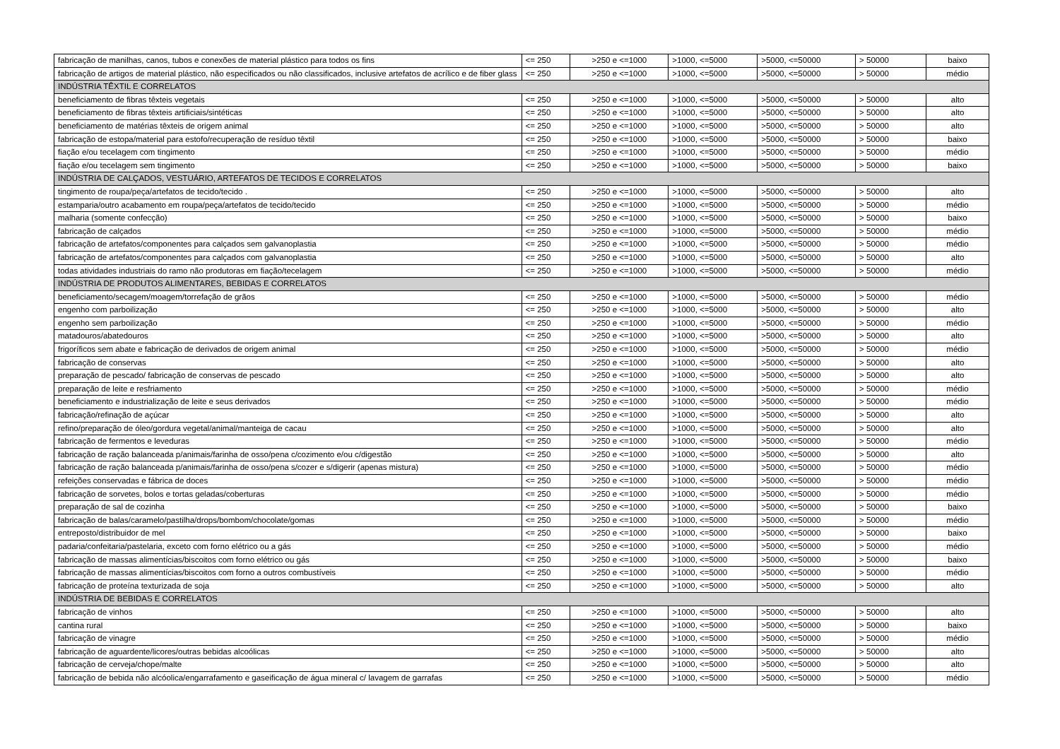| fabricação de manilhas, canos, tubos e conexões de material plástico para todos os fins | <= 250 | >250 e <=1000 | >1000, <=5000 | >5000, <=50000 | > 50000 | baixo |
| fabricação de artigos de material plástico, não especificados ou não classificados, inclusive artefatos de acrílico e de fiber glass | <= 250 | >250 e <=1000 | >1000, <=5000 | >5000, <=50000 | > 50000 | médio |
| INDÚSTRIA TÊXTIL E CORRELATOS | | | | | | |
| beneficiamento de fibras têxteis vegetais | <= 250 | >250 e <=1000 | >1000, <=5000 | >5000, <=50000 | > 50000 | alto |
| beneficiamento de fibras têxteis artificiais/sintéticas | <= 250 | >250 e <=1000 | >1000, <=5000 | >5000, <=50000 | > 50000 | alto |
| beneficiamento de matérias têxteis de origem animal | <= 250 | >250 e <=1000 | >1000, <=5000 | >5000, <=50000 | > 50000 | alto |
| fabricação de estopa/material para estofo/recuperação de resíduo têxtil | <= 250 | >250 e <=1000 | >1000, <=5000 | >5000, <=50000 | > 50000 | baixo |
| fiação e/ou tecelagem com tingimento | <= 250 | >250 e <=1000 | >1000, <=5000 | >5000, <=50000 | > 50000 | médio |
| fiação e/ou tecelagem sem tingimento | <= 250 | >250 e <=1000 | >1000, <=5000 | >5000, <=50000 | > 50000 | baixo |
| INDÚSTRIA DE CALÇADOS, VESTUÁRIO, ARTEFATOS DE TECIDOS E CORRELATOS | | | | | | |
| tingimento de roupa/peça/artefatos de tecido/tecido . | <= 250 | >250 e <=1000 | >1000, <=5000 | >5000, <=50000 | > 50000 | alto |
| estamparia/outro acabamento em roupa/peça/artefatos de tecido/tecido | <= 250 | >250 e <=1000 | >1000, <=5000 | >5000, <=50000 | > 50000 | médio |
| malharia (somente confecção) | <= 250 | >250 e <=1000 | >1000, <=5000 | >5000, <=50000 | > 50000 | baixo |
| fabricação de calçados | <= 250 | >250 e <=1000 | >1000, <=5000 | >5000, <=50000 | > 50000 | médio |
| fabricação de artefatos/componentes para calçados sem galvanoplastia | <= 250 | >250 e <=1000 | >1000, <=5000 | >5000, <=50000 | > 50000 | médio |
| fabricação de artefatos/componentes para calçados com galvanoplastia | <= 250 | >250 e <=1000 | >1000, <=5000 | >5000, <=50000 | > 50000 | alto |
| todas atividades industriais do ramo não produtoras em fiação/tecelagem | <= 250 | >250 e <=1000 | >1000, <=5000 | >5000, <=50000 | > 50000 | médio |
| INDÚSTRIA DE PRODUTOS ALIMENTARES, BEBIDAS E CORRELATOS | | | | | | |
| beneficiamento/secagem/moagem/torrefação de grãos | <= 250 | >250 e <=1000 | >1000, <=5000 | >5000, <=50000 | > 50000 | médio |
| engenho com parboilização | <= 250 | >250 e <=1000 | >1000, <=5000 | >5000, <=50000 | > 50000 | alto |
| engenho sem parboilização | <= 250 | >250 e <=1000 | >1000, <=5000 | >5000, <=50000 | > 50000 | médio |
| matadouros/abatedouros | <= 250 | >250 e <=1000 | >1000, <=5000 | >5000, <=50000 | > 50000 | alto |
| frigoríficos sem abate e fabricação de derivados de origem animal | <= 250 | >250 e <=1000 | >1000, <=5000 | >5000, <=50000 | > 50000 | médio |
| fabricação de conservas | <= 250 | >250 e <=1000 | >1000, <=5000 | >5000, <=50000 | > 50000 | alto |
| preparação de pescado/ fabricação de conservas de pescado | <= 250 | >250 e <=1000 | >1000, <=5000 | >5000, <=50000 | > 50000 | alto |
| preparação de leite e resfriamento | <= 250 | >250 e <=1000 | >1000, <=5000 | >5000, <=50000 | > 50000 | médio |
| beneficiamento e industrialização de leite e seus derivados | <= 250 | >250 e <=1000 | >1000, <=5000 | >5000, <=50000 | > 50000 | médio |
| fabricação/refinação de açúcar | <= 250 | >250 e <=1000 | >1000, <=5000 | >5000, <=50000 | > 50000 | alto |
| refino/preparação de óleo/gordura vegetal/animal/manteiga de cacau | <= 250 | >250 e <=1000 | >1000, <=5000 | >5000, <=50000 | > 50000 | alto |
| fabricação de fermentos e leveduras | <= 250 | >250 e <=1000 | >1000, <=5000 | >5000, <=50000 | > 50000 | médio |
| fabricação de ração balanceada p/animais/farinha de osso/pena c/cozimento e/ou c/digestão | <= 250 | >250 e <=1000 | >1000, <=5000 | >5000, <=50000 | > 50000 | alto |
| fabricação de ração balanceada p/animais/farinha de osso/pena s/cozer e s/digerir (apenas mistura) | <= 250 | >250 e <=1000 | >1000, <=5000 | >5000, <=50000 | > 50000 | médio |
| refeições conservadas e fábrica de doces | <= 250 | >250 e <=1000 | >1000, <=5000 | >5000, <=50000 | > 50000 | médio |
| fabricação de sorvetes, bolos e tortas geladas/coberturas | <= 250 | >250 e <=1000 | >1000, <=5000 | >5000, <=50000 | > 50000 | médio |
| preparação de sal de cozinha | <= 250 | >250 e <=1000 | >1000, <=5000 | >5000, <=50000 | > 50000 | baixo |
| fabricação de balas/caramelo/pastilha/drops/bombom/chocolate/gomas | <= 250 | >250 e <=1000 | >1000, <=5000 | >5000, <=50000 | > 50000 | médio |
| entreposto/distribuidor de mel | <= 250 | >250 e <=1000 | >1000, <=5000 | >5000, <=50000 | > 50000 | baixo |
| padaria/confeitaria/pastelaria, exceto com forno elétrico ou a gás | <= 250 | >250 e <=1000 | >1000, <=5000 | >5000, <=50000 | > 50000 | médio |
| fabricação de massas alimentícias/biscoitos com forno elétrico ou gás | <= 250 | >250 e <=1000 | >1000, <=5000 | >5000, <=50000 | > 50000 | baixo |
| fabricação de massas alimentícias/biscoitos com forno a outros combustíveis | <= 250 | >250 e <=1000 | >1000, <=5000 | >5000, <=50000 | > 50000 | médio |
| fabricação de proteína texturizada de soja | <= 250 | >250 e <=1000 | >1000, <=5000 | >5000, <=50000 | > 50000 | alto |
| INDÚSTRIA DE BEBIDAS E CORRELATOS | | | | | | |
| fabricação de vinhos | <= 250 | >250 e <=1000 | >1000, <=5000 | >5000, <=50000 | > 50000 | alto |
| cantina rural | <= 250 | >250 e <=1000 | >1000, <=5000 | >5000, <=50000 | > 50000 | baixo |
| fabricação de vinagre | <= 250 | >250 e <=1000 | >1000, <=5000 | >5000, <=50000 | > 50000 | médio |
| fabricação de aguardente/licores/outras bebidas alcoólicas | <= 250 | >250 e <=1000 | >1000, <=5000 | >5000, <=50000 | > 50000 | alto |
| fabricação de cerveja/chope/malte | <= 250 | >250 e <=1000 | >1000, <=5000 | >5000, <=50000 | > 50000 | alto |
| fabricação de bebida não alcóolica/engarrafamento e gaseificação de água mineral c/ lavagem de garrafas | <= 250 | >250 e <=1000 | >1000, <=5000 | >5000, <=50000 | > 50000 | médio |